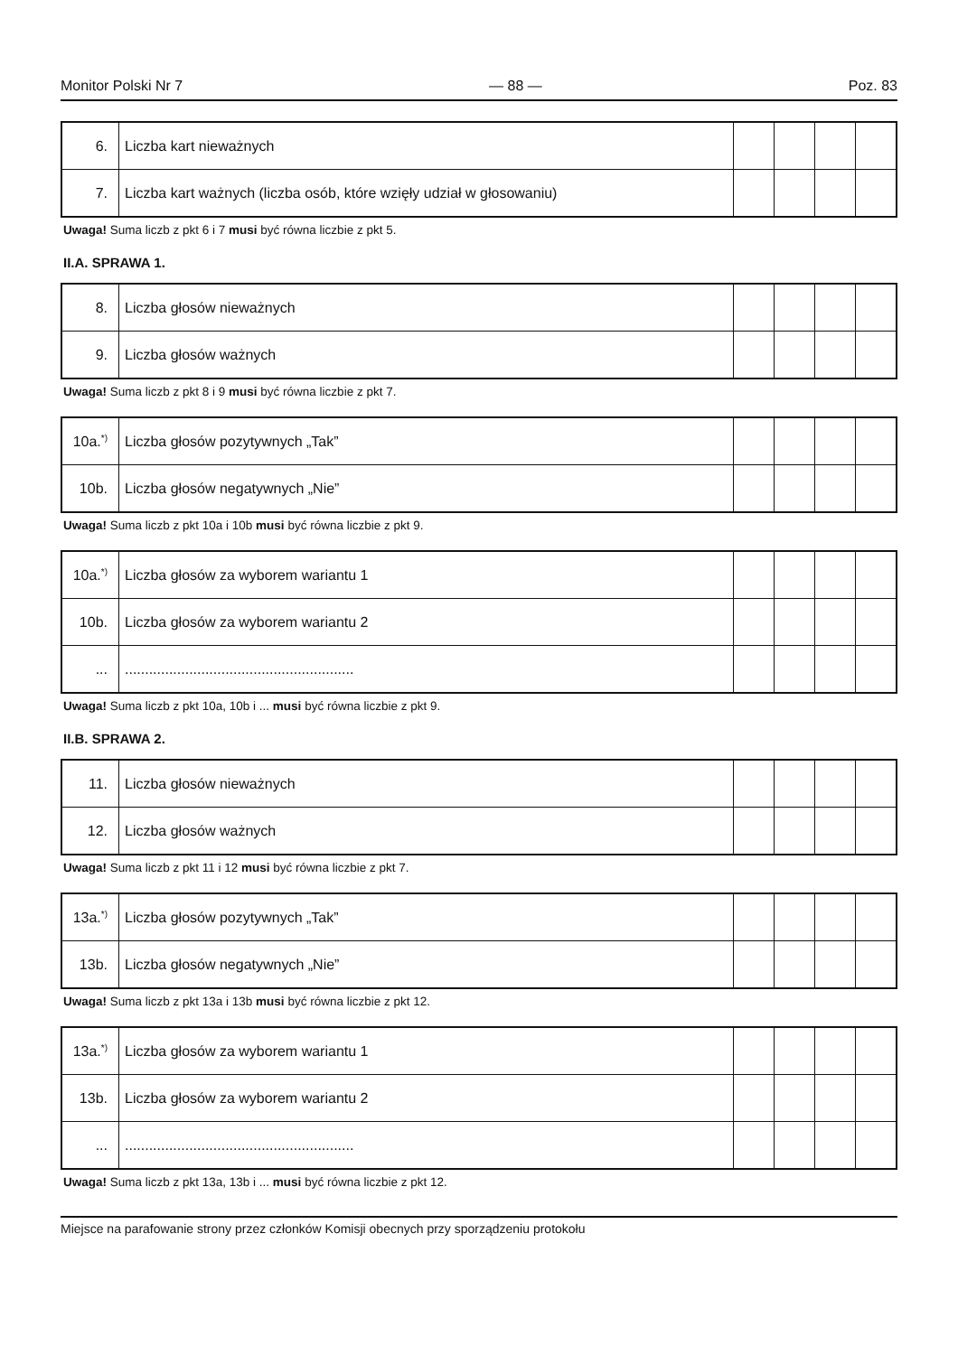Monitor Polski Nr 7 — 88 — Poz. 83
| 6. | Liczba kart nieważnych | | | | |
| 7. | Liczba kart ważnych (liczba osób, które wzięły udział w głosowaniu) | | | | |
Uwaga! Suma liczb z pkt 6 i 7 musi być równa liczbie z pkt 5.
II.A. SPRAWA 1.
| 8. | Liczba głosów nieważnych | | | | |
| 9. | Liczba głosów ważnych | | | | |
Uwaga! Suma liczb z pkt 8 i 9 musi być równa liczbie z pkt 7.
| 10a.<sup>*)</sup> | Liczba głosów pozytywnych „Tak” | | | | |
| 10b. | Liczba głosów negatywnych „Nie” | | | | |
Uwaga! Suma liczb z pkt 10a i 10b musi być równa liczbie z pkt 9.
| 10a.<sup>*)</sup> | Liczba głosów za wyborem wariantu 1 | | | | |
| 10b. | Liczba głosów za wyborem wariantu 2 | | | | |
| ... | ......................................................... | | | | |
Uwaga! Suma liczb z pkt 10a, 10b i ... musi być równa liczbie z pkt 9.
II.B. SPRAWA 2.
| 11. | Liczba głosów nieważnych | | | | |
| 12. | Liczba głosów ważnych | | | | |
Uwaga! Suma liczb z pkt 11 i 12 musi być równa liczbie z pkt 7.
| 13a.<sup>*)</sup> | Liczba głosów pozytywnych „Tak” | | | | |
| 13b. | Liczba głosów negatywnych „Nie” | | | | |
Uwaga! Suma liczb z pkt 13a i 13b musi być równa liczbie z pkt 12.
| 13a.<sup>*)</sup> | Liczba głosów za wyborem wariantu 1 | | | | |
| 13b. | Liczba głosów za wyborem wariantu 2 | | | | |
| ... | ......................................................... | | | | |
Uwaga! Suma liczb z pkt 13a, 13b i ... musi być równa liczbie z pkt 12.
Miejsce na parafowanie strony przez członków Komisji obecnych przy sporządzeniu protokołu